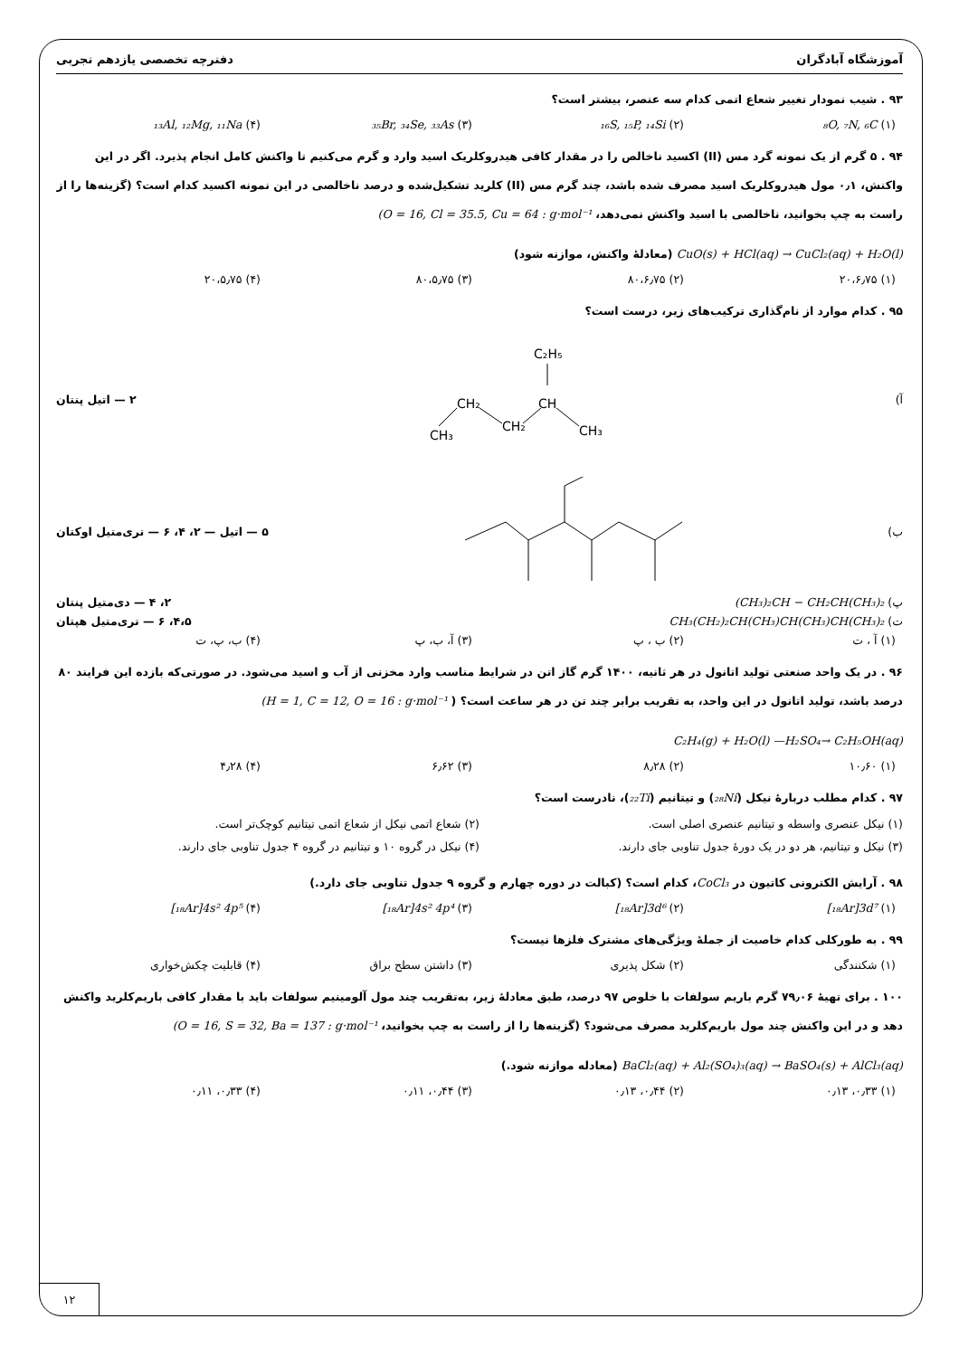آموزشگاه آبادگران دفترچه تخصصی یازدهم تجربی
۹۳ . شیب نمودار تغییر شعاع اتمی کدام سه عنصر، بیشتر است؟
(۱) ₈O, ₇N, ₆C (۲) ₁₆S, ₁₅P, ₁₄Si (۳) ₃₅Br, ₃₄Se, ₃₃As (۴) ₁₃Al, ₁₂Mg, ₁₁Na
۹۴ . ۵ گرم از یک نمونه گرد مس (II) اکسید ناخالص را در مقدار کافی هیدروکلریک اسید وارد و گرم می‌کنیم تا واکنش کامل انجام پذیرد. اگر در این واکنش، ۰٫۱ مول هیدروکلریک اسید مصرف شده باشد، چند گرم مس (II) کلرید تشکیل‌شده و درصد ناخالصی در این نمونه اکسید کدام است؟ (گزینه‌ها را از راست به چپ بخوانید، ناخالصی با اسید واکنش نمی‌دهد، (O = 16, Cl = 35.5, Cu = 64 : g·mol⁻¹
CuO(s) + HCl(aq) → CuCl₂(aq) + H₂O(l) (معادلهٔ واکنش، موازنه شود)
(۱) ۲۰،۶٫۷۵ (۲) ۸۰،۶٫۷۵ (۳) ۸۰،۵٫۷۵ (۴) ۲۰،۵٫۷۵
۹۵ . کدام موارد از نام‌گذاری ترکیب‌های زیر، درست است؟
آ)
C₂H₅
CH₂
CH
CH₃
CH₂
CH₃
۲ — اتیل پنتان
ب) ۵ — اتیل — ۲، ۴، ۶ — تری‌متیل اوکتان
پ) (CH₃)₂CH − CH₂CH(CH₃)₂ ۲، ۴ — دی‌متیل پنتان
ت) CH₃(CH₂)₂CH(CH₃)CH(CH₃)CH(CH₃)₂ ۴،۵، ۶ — تری‌متیل هپتان
(۱) آ ، ت (۲) ب ، پ (۳) آ، ب، پ (۴) ب، پ، ت
۹۶ . در یک واحد صنعتی تولید اتانول در هر ثانیه، ۱۴۰۰ گرم گاز اتن در شرایط مناسب وارد مخزنی از آب و اسید می‌شود. در صورتی‌که بازده این فرایند ۸۰ درصد باشد، تولید اتانول در این واحد، به تقریب برابر چند تن در هر ساعت است؟ ( (H = 1, C = 12, O = 16 : g·mol⁻¹
C₂H₄(g) + H₂O(l) —H₂SO₄→ C₂H₅OH(aq)
(۱) ۱۰٫۶۰ (۲) ۸٫۲۸ (۳) ۶٫۶۲ (۴) ۴٫۲۸
۹۷ . کدام مطلب دربارهٔ نیکل (₂₈Ni) و تیتانیم (₂₂Ti)، نادرست است؟
(۱) نیکل عنصری واسطه و تیتانیم عنصری اصلی است.
(۲) شعاع اتمی نیکل از شعاع اتمی تیتانیم کوچک‌تر است.
(۳) نیکل و تیتانیم، هر دو در یک دورهٔ جدول تناوبی جای دارند.
(۴) نیکل در گروه ۱۰ و تیتانیم در گروه ۴ جدول تناوبی جای دارند.
۹۸ . آرایش الکترونی کاتیون در CoCl₃، کدام است؟ (کبالت در دوره چهارم و گروه ۹ جدول تناوبی جای دارد.)
(۱) [₁₈Ar]3d⁷ (۲) [₁₈Ar]3d⁶ (۳) [₁₈Ar]4s² 4p⁴ (۴) [₁₈Ar]4s² 4p⁵
۹۹ . به طورکلی کدام خاصیت از جملهٔ ویژگی‌های مشترک فلزها نیست؟
(۱) شکنندگی (۲) شکل پذیری (۳) داشتن سطح براق (۴) قابلیت چکش‌خواری
۱۰۰ . برای تهیهٔ ۷۹٫۰۶ گرم باریم سولفات با خلوص ۹۷ درصد، طبق معادلهٔ زیر، به‌تقریب چند مول آلومینیم سولفات باید با مقدار کافی باریم‌کلرید واکنش دهد و در این واکنش چند مول باریم‌کلرید مصرف می‌شود؟ (گزینه‌ها را از راست به چپ بخوانید، (O = 16, S = 32, Ba = 137 : g·mol⁻¹
BaCl₂(aq) + Al₂(SO₄)₃(aq) → BaSO₄(s) + AlCl₃(aq) (معادله موازنه شود.)
(۱) ۰٫۳۳، ۰٫۱۳ (۲) ۰٫۴۴، ۰٫۱۳ (۳) ۰٫۴۴، ۰٫۱۱ (۴) ۰٫۳۳، ۰٫۱۱
۱۲